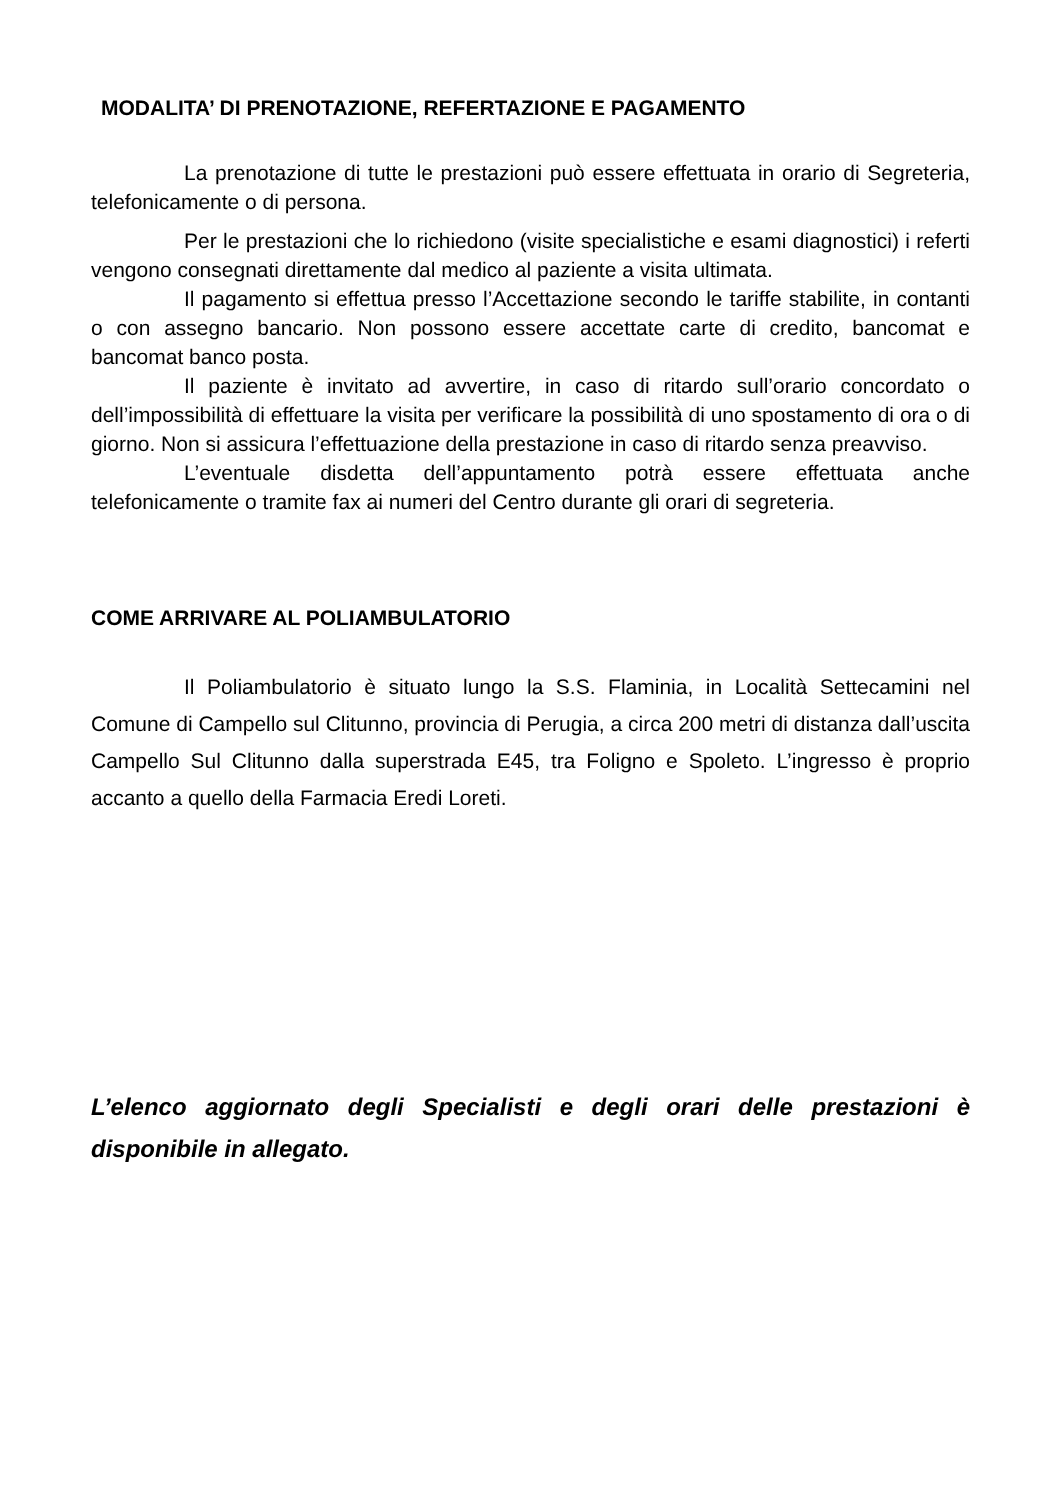MODALITA’ DI PRENOTAZIONE, REFERTAZIONE E PAGAMENTO
La prenotazione di tutte le prestazioni può essere effettuata in orario di Segreteria, telefonicamente o di persona.
Per le prestazioni che lo richiedono (visite specialistiche e esami diagnostici) i referti vengono consegnati direttamente dal medico al paziente a visita ultimata.
Il pagamento si effettua presso l’Accettazione secondo le tariffe stabilite, in contanti o con assegno bancario. Non possono essere accettate carte di credito, bancomat e bancomat banco posta.
Il paziente è invitato ad avvertire, in caso di ritardo sull’orario concordato o dell’impossibilità di effettuare la visita per verificare la possibilità di uno spostamento di ora o di giorno. Non si assicura l’effettuazione della prestazione in caso di ritardo senza preavviso.
L’eventuale disdetta dell’appuntamento potrà essere effettuata anche telefonicamente o tramite fax ai numeri del Centro durante gli orari di segreteria.
COME ARRIVARE AL POLIAMBULATORIO
Il Poliambulatorio è situato lungo la S.S. Flaminia, in Località Settecamini nel Comune di Campello sul Clitunno, provincia di Perugia, a circa 200 metri di distanza dall’uscita Campello Sul Clitunno dalla superstrada E45, tra Foligno e Spoleto. L’ingresso è proprio accanto a quello della Farmacia Eredi Loreti.
L’elenco aggiornato degli Specialisti e degli orari delle prestazioni è disponibile in allegato.